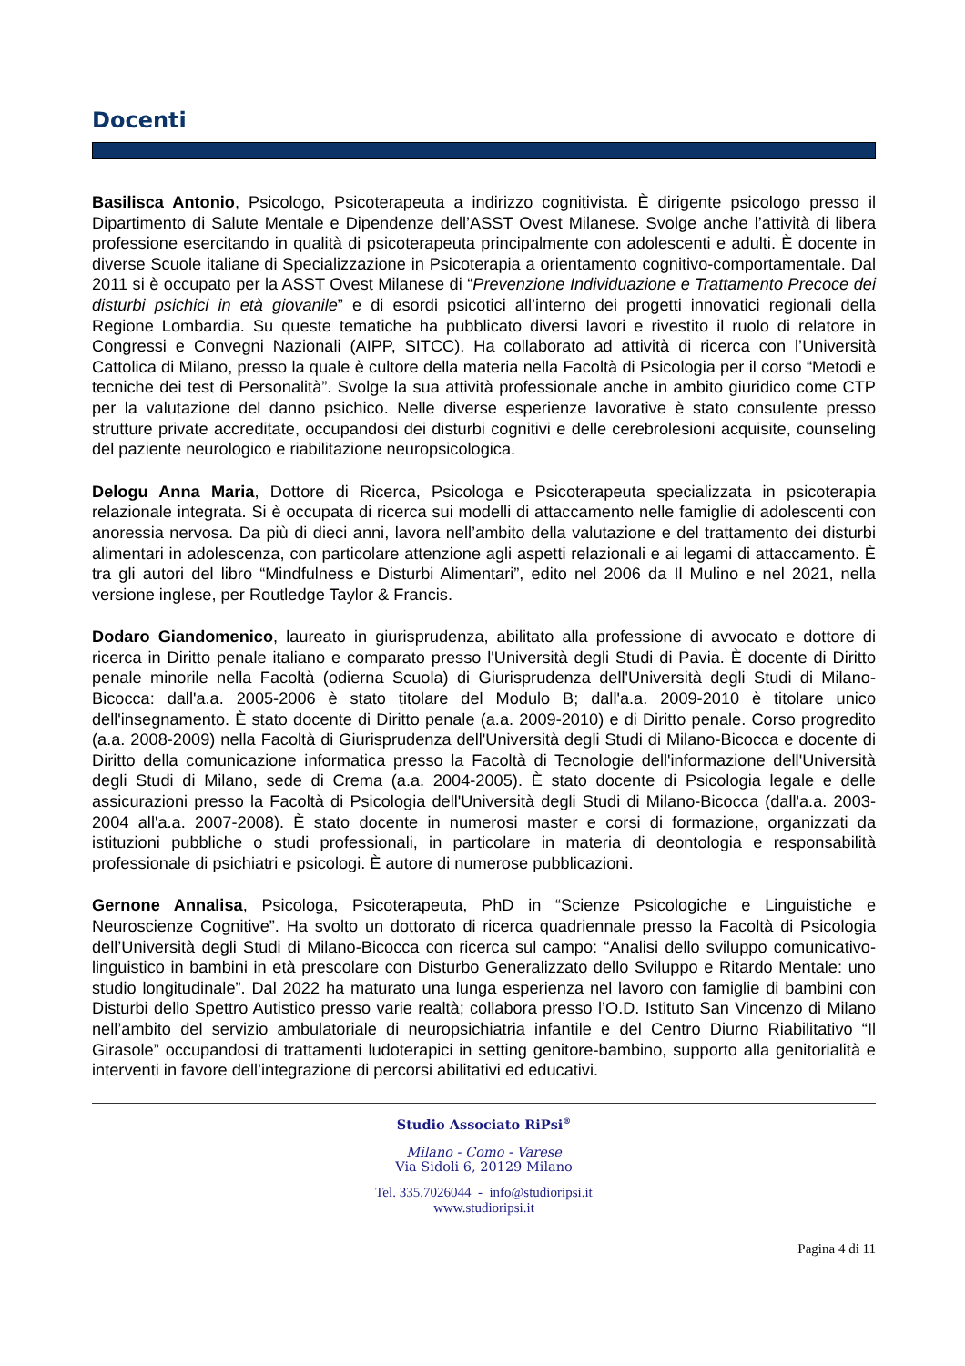Docenti
Basilisca Antonio, Psicologo, Psicoterapeuta a indirizzo cognitivista. È dirigente psicologo presso il Dipartimento di Salute Mentale e Dipendenze dell’ASST Ovest Milanese. Svolge anche l’attività di libera professione esercitando in qualità di psicoterapeuta principalmente con adolescenti e adulti. È docente in diverse Scuole italiane di Specializzazione in Psicoterapia a orientamento cognitivo-comportamentale. Dal 2011 si è occupato per la ASST Ovest Milanese di “Prevenzione Individuazione e Trattamento Precoce dei disturbi psichici in età giovanile” e di esordi psicotici all’interno dei progetti innovatici regionali della Regione Lombardia. Su queste tematiche ha pubblicato diversi lavori e rivestito il ruolo di relatore in Congressi e Convegni Nazionali (AIPP, SITCC). Ha collaborato ad attività di ricerca con l’Università Cattolica di Milano, presso la quale è cultore della materia nella Facoltà di Psicologia per il corso “Metodi e tecniche dei test di Personalità”. Svolge la sua attività professionale anche in ambito giuridico come CTP per la valutazione del danno psichico. Nelle diverse esperienze lavorative è stato consulente presso strutture private accreditate, occupandosi dei disturbi cognitivi e delle cerebrolesioni acquisite, counseling del paziente neurologico e riabilitazione neuropsicologica.
Delogu Anna Maria, Dottore di Ricerca, Psicologa e Psicoterapeuta specializzata in psicoterapia relazionale integrata. Si è occupata di ricerca sui modelli di attaccamento nelle famiglie di adolescenti con anoressia nervosa. Da più di dieci anni, lavora nell’ambito della valutazione e del trattamento dei disturbi alimentari in adolescenza, con particolare attenzione agli aspetti relazionali e ai legami di attaccamento. È tra gli autori del libro “Mindfulness e Disturbi Alimentari”, edito nel 2006 da Il Mulino e nel 2021, nella versione inglese, per Routledge Taylor & Francis.
Dodaro Giandomenico, laureato in giurisprudenza, abilitato alla professione di avvocato e dottore di ricerca in Diritto penale italiano e comparato presso l'Università degli Studi di Pavia. È docente di Diritto penale minorile nella Facoltà (odierna Scuola) di Giurisprudenza dell'Università degli Studi di Milano-Bicocca: dall'a.a. 2005-2006 è stato titolare del Modulo B; dall'a.a. 2009-2010 è titolare unico dell'insegnamento. È stato docente di Diritto penale (a.a. 2009-2010) e di Diritto penale. Corso progredito (a.a. 2008-2009) nella Facoltà di Giurisprudenza dell'Università degli Studi di Milano-Bicocca e docente di Diritto della comunicazione informatica presso la Facoltà di Tecnologie dell'informazione dell'Università degli Studi di Milano, sede di Crema (a.a. 2004-2005). È stato docente di Psicologia legale e delle assicurazioni presso la Facoltà di Psicologia dell'Università degli Studi di Milano-Bicocca (dall'a.a. 2003-2004 all'a.a. 2007-2008). È stato docente in numerosi master e corsi di formazione, organizzati da istituzioni pubbliche o studi professionali, in particolare in materia di deontologia e responsabilità professionale di psichiatri e psicologi. È autore di numerose pubblicazioni.
Gernone Annalisa, Psicologa, Psicoterapeuta, PhD in “Scienze Psicologiche e Linguistiche e Neuroscienze Cognitive”. Ha svolto un dottorato di ricerca quadriennale presso la Facoltà di Psicologia dell’Università degli Studi di Milano-Bicocca con ricerca sul campo: “Analisi dello sviluppo comunicativo-linguistico in bambini in età prescolare con Disturbo Generalizzato dello Sviluppo e Ritardo Mentale: uno studio longitudinale”. Dal 2022 ha maturato una lunga esperienza nel lavoro con famiglie di bambini con Disturbi dello Spettro Autistico presso varie realtà; collabora presso l’O.D. Istituto San Vincenzo di Milano nell’ambito del servizio ambulatoriale di neuropsichiatria infantile e del Centro Diurno Riabilitativo “Il Girasole” occupandosi di trattamenti ludoterapici in setting genitore-bambino, supporto alla genitorialità e interventi in favore dell’integrazione di percorsi abilitativi ed educativi.
Studio Associato RiPsi<sup>®</sup>
Milano - Como - Varese
Via Sidoli 6, 20129 Milano
Tel. 335.7026044 - info@studioripsi.it
www.studioripsi.it
Pagina 4 di 11